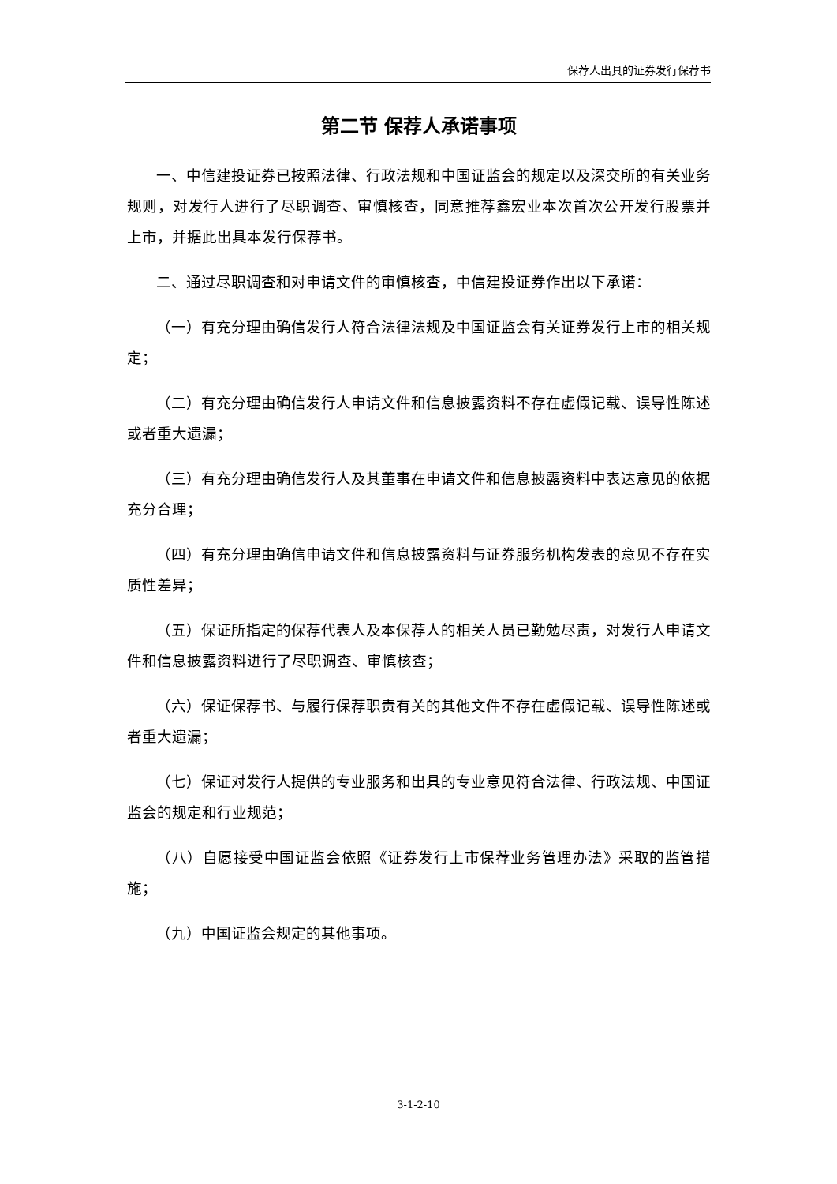保荐人出具的证券发行保荐书
第二节 保荐人承诺事项
一、中信建投证券已按照法律、行政法规和中国证监会的规定以及深交所的有关业务规则，对发行人进行了尽职调查、审慎核查，同意推荐鑫宏业本次首次公开发行股票并上市，并据此出具本发行保荐书。
二、通过尽职调查和对申请文件的审慎核查，中信建投证券作出以下承诺：
（一）有充分理由确信发行人符合法律法规及中国证监会有关证券发行上市的相关规定；
（二）有充分理由确信发行人申请文件和信息披露资料不存在虚假记载、误导性陈述或者重大遗漏；
（三）有充分理由确信发行人及其董事在申请文件和信息披露资料中表达意见的依据充分合理；
（四）有充分理由确信申请文件和信息披露资料与证券服务机构发表的意见不存在实质性差异；
（五）保证所指定的保荐代表人及本保荐人的相关人员已勤勉尽责，对发行人申请文件和信息披露资料进行了尽职调查、审慎核查；
（六）保证保荐书、与履行保荐职责有关的其他文件不存在虚假记载、误导性陈述或者重大遗漏；
（七）保证对发行人提供的专业服务和出具的专业意见符合法律、行政法规、中国证监会的规定和行业规范；
（八）自愿接受中国证监会依照《证券发行上市保荐业务管理办法》采取的监管措施；
（九）中国证监会规定的其他事项。
3-1-2-10